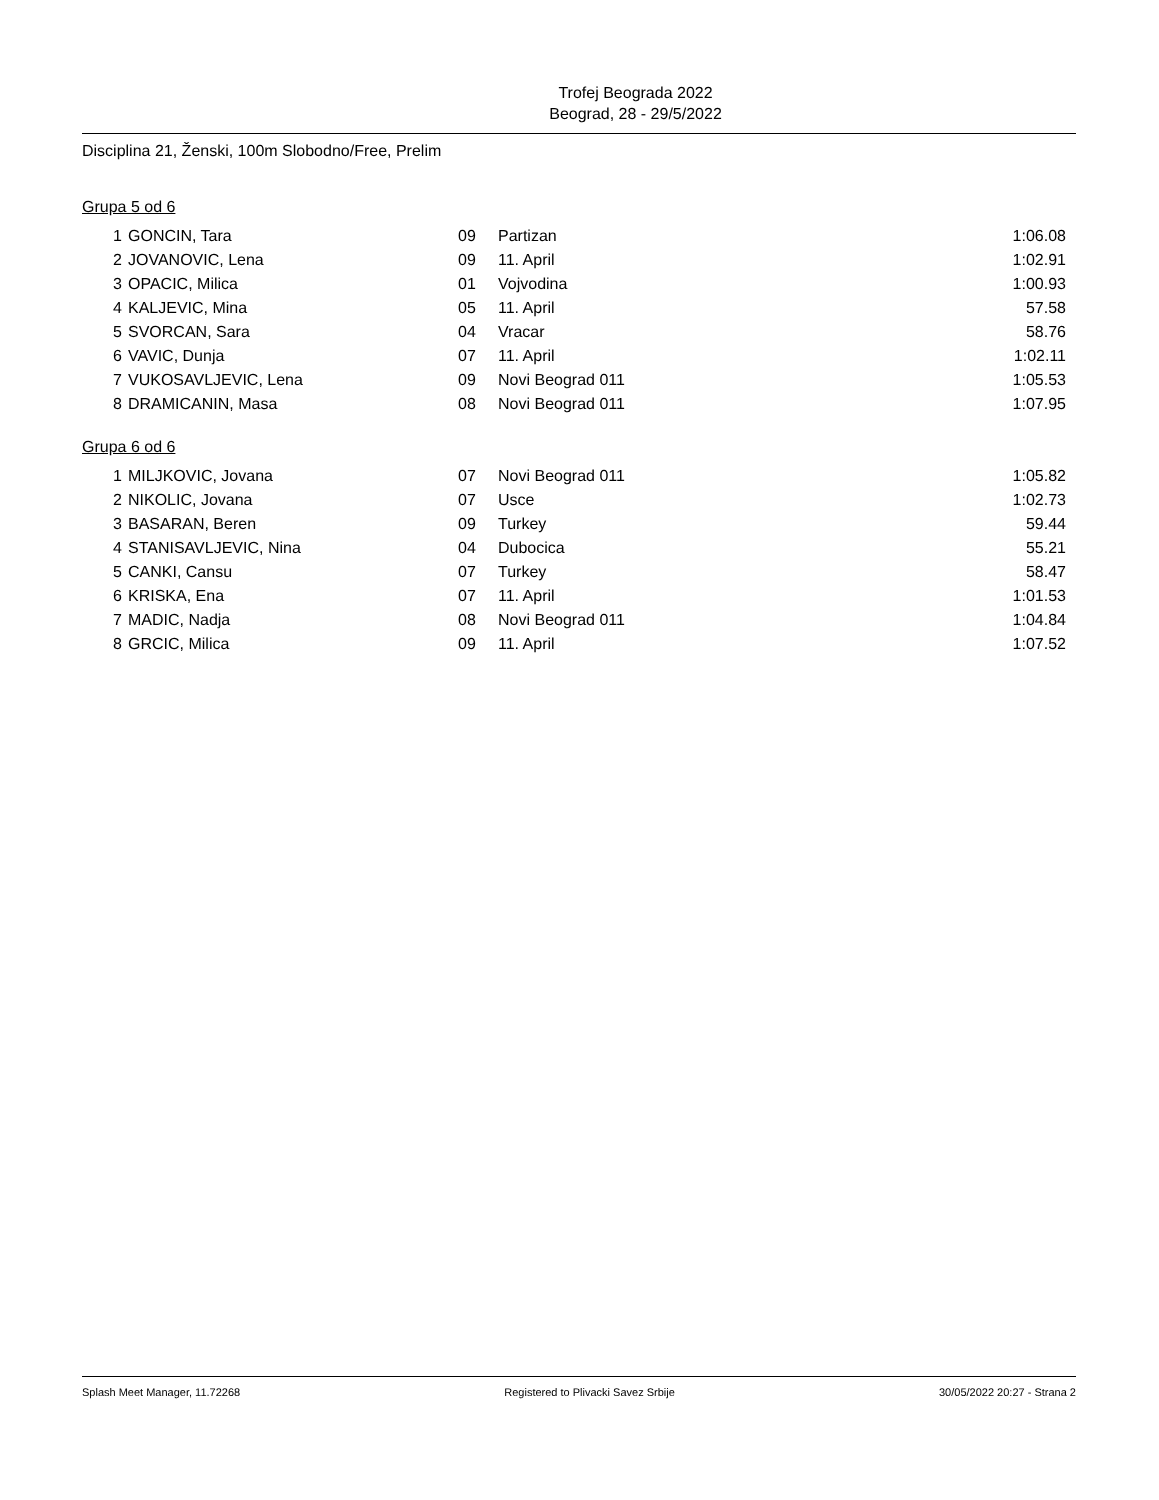Trofej Beograda 2022
Beograd, 28 - 29/5/2022
Disciplina 21, Ženski, 100m Slobodno/Free, Prelim
Grupa 5 od 6
| 1 | GONCIN, Tara | 09 | Partizan | 1:06.08 |
| 2 | JOVANOVIC, Lena | 09 | 11. April | 1:02.91 |
| 3 | OPACIC, Milica | 01 | Vojvodina | 1:00.93 |
| 4 | KALJEVIC, Mina | 05 | 11. April | 57.58 |
| 5 | SVORCAN, Sara | 04 | Vracar | 58.76 |
| 6 | VAVIC, Dunja | 07 | 11. April | 1:02.11 |
| 7 | VUKOSAVLJEVIC, Lena | 09 | Novi Beograd 011 | 1:05.53 |
| 8 | DRAMICANIN, Masa | 08 | Novi Beograd 011 | 1:07.95 |
Grupa 6 od 6
| 1 | MILJKOVIC, Jovana | 07 | Novi Beograd 011 | 1:05.82 |
| 2 | NIKOLIC, Jovana | 07 | Usce | 1:02.73 |
| 3 | BASARAN, Beren | 09 | Turkey | 59.44 |
| 4 | STANISAVLJEVIC, Nina | 04 | Dubocica | 55.21 |
| 5 | CANKI, Cansu | 07 | Turkey | 58.47 |
| 6 | KRISKA, Ena | 07 | 11. April | 1:01.53 |
| 7 | MADIC, Nadja | 08 | Novi Beograd 011 | 1:04.84 |
| 8 | GRCIC, Milica | 09 | 11. April | 1:07.52 |
Splash Meet Manager, 11.72268 Registered to Plivacki Savez Srbije 30/05/2022 20:27 - Strana 2